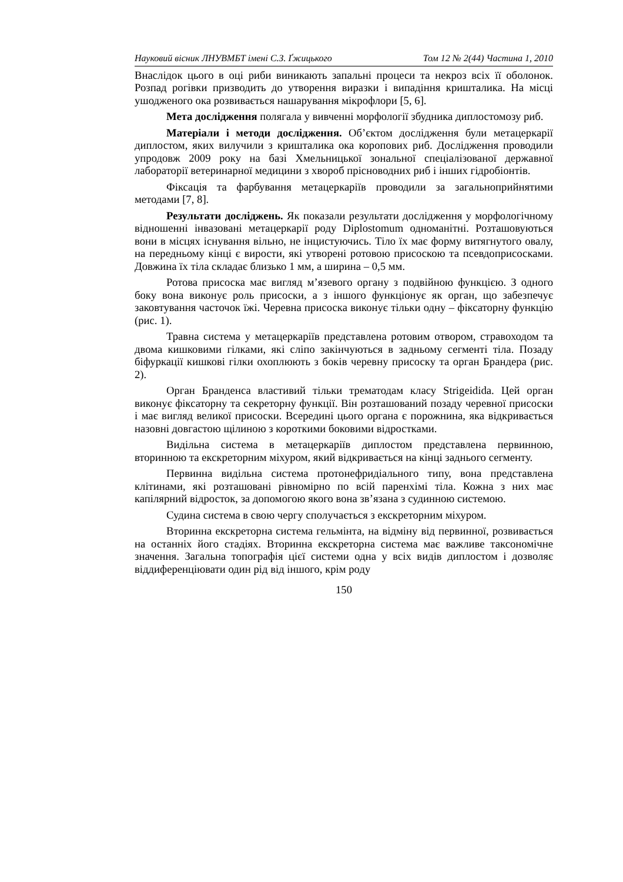Науковий вісник ЛНУВМБТ імені С.З. Ґжицького Том 12 № 2(44) Частина 1, 2010
Внаслідок цього в оці риби виникають запальні процеси та некроз всіх її оболонок. Розпад рогівки призводить до утворення виразки і випадіння кришталика. На місці ушодженого ока розвивається нашарування мікрофлори [5, 6].
Мета дослідження полягала у вивченні морфології збудника диплостомозу риб.
Матеріали і методи дослідження. Об’єктом дослідження були метацеркарії диплостом, яких вилучили з кришталика ока коропових риб. Дослідження проводили упродовж 2009 року на базі Хмельницької зональної спеціалізованої державної лабораторії ветеринарної медицини з хвороб прісноводних риб і інших гідробіонтів.
Фіксація та фарбування метацеркаріїв проводили за загальноприйнятими методами [7, 8].
Результати досліджень. Як показали результати дослідження у морфологічному відношенні інвазовані метацеркарії роду Diplostomum одноманітні. Розташовуються вони в місцях існування вільно, не інцистуючись. Тіло їх має форму витягнутого овалу, на передньому кінці є вирости, які утворені ротовою присоскою та псевдоприсосками. Довжина їх тіла складає близько 1 мм, а ширина – 0,5 мм.
Ротова присоска має вигляд м’язевого органу з подвійною функцією. З одного боку вона виконує роль присоски, а з іншого функціонує як орган, що забезпечує заковтування часточок їжі. Черевна присоска виконує тільки одну – фіксаторну функцію (рис. 1).
Травна система у метацеркаріїв представлена ротовим отвором, стравоходом та двома кишковими гілками, які сліпо закінчуються в задньому сегменті тіла. Позаду біфуркації кишкові гілки охоплюють з боків черевну присоску та орган Брандера (рис. 2).
Орган Бранденса властивий тільки трематодам класу Strigeidida. Цей орган виконує фіксаторну та секреторну функції. Він розташований позаду черевної присоски і має вигляд великої присоски. Всередині цього органа є порожнина, яка відкривається назовні довгастою щілиною з короткими боковими відростками.
Видільна система в метацеркаріїв диплостом представлена первинною, вторинною та екскреторним міхуром, який відкривається на кінці заднього сегменту.
Первинна видільна система протонефридіального типу, вона представлена клітинами, які розташовані рівномірно по всій паренхімі тіла. Кожна з них має капілярний відросток, за допомогою якого вона зв’язана з судинною системою.
Судина система в свою чергу сполучається з екскреторним міхуром.
Вторинна екскреторна система гельмінта, на відміну від первинної, розвивається на останніх його стадіях. Вторинна екскреторна система має важливе таксономічне значення. Загальна топографія цієї системи одна у всіх видів диплостом і дозволяє віддиференціювати один рід від іншого, крім роду
150